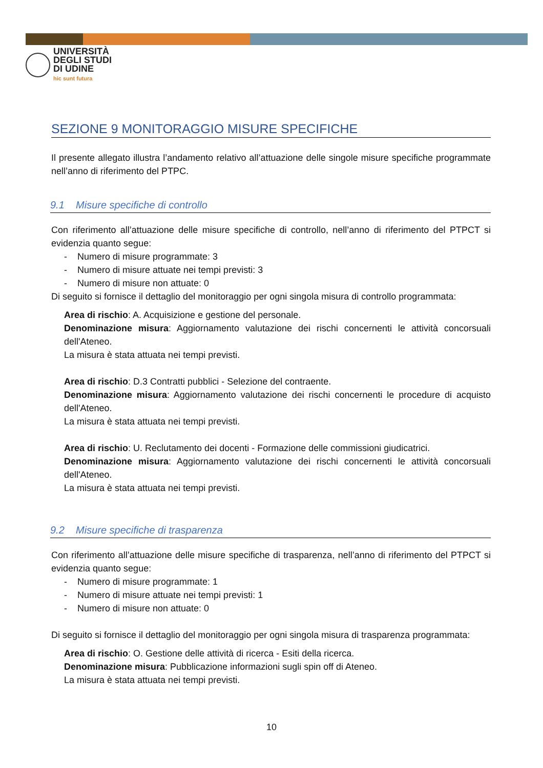UNIVERSITÀ
DEGLI STUDI
DI UDINE
hic sunt futura
SEZIONE 9 MONITORAGGIO MISURE SPECIFICHE
Il presente allegato illustra l’andamento relativo all’attuazione delle singole misure specifiche programmate nell’anno di riferimento del PTPC.
9.1 Misure specifiche di controllo
Con riferimento all’attuazione delle misure specifiche di controllo, nell’anno di riferimento del PTPCT si evidenzia quanto segue:
- Numero di misure programmate: 3
- Numero di misure attuate nei tempi previsti: 3
- Numero di misure non attuate: 0
Di seguito si fornisce il dettaglio del monitoraggio per ogni singola misura di controllo programmata:
Area di rischio: A. Acquisizione e gestione del personale.
Denominazione misura: Aggiornamento valutazione dei rischi concernenti le attività concorsuali dell'Ateneo.
La misura è stata attuata nei tempi previsti.
Area di rischio: D.3 Contratti pubblici - Selezione del contraente.
Denominazione misura: Aggiornamento valutazione dei rischi concernenti le procedure di acquisto dell'Ateneo.
La misura è stata attuata nei tempi previsti.
Area di rischio: U. Reclutamento dei docenti - Formazione delle commissioni giudicatrici.
Denominazione misura: Aggiornamento valutazione dei rischi concernenti le attività concorsuali dell'Ateneo.
La misura è stata attuata nei tempi previsti.
9.2 Misure specifiche di trasparenza
Con riferimento all’attuazione delle misure specifiche di trasparenza, nell’anno di riferimento del PTPCT si evidenzia quanto segue:
- Numero di misure programmate: 1
- Numero di misure attuate nei tempi previsti: 1
- Numero di misure non attuate: 0
Di seguito si fornisce il dettaglio del monitoraggio per ogni singola misura di trasparenza programmata:
Area di rischio: O. Gestione delle attività di ricerca - Esiti della ricerca.
Denominazione misura: Pubblicazione informazioni sugli spin off di Ateneo.
La misura è stata attuata nei tempi previsti.
10